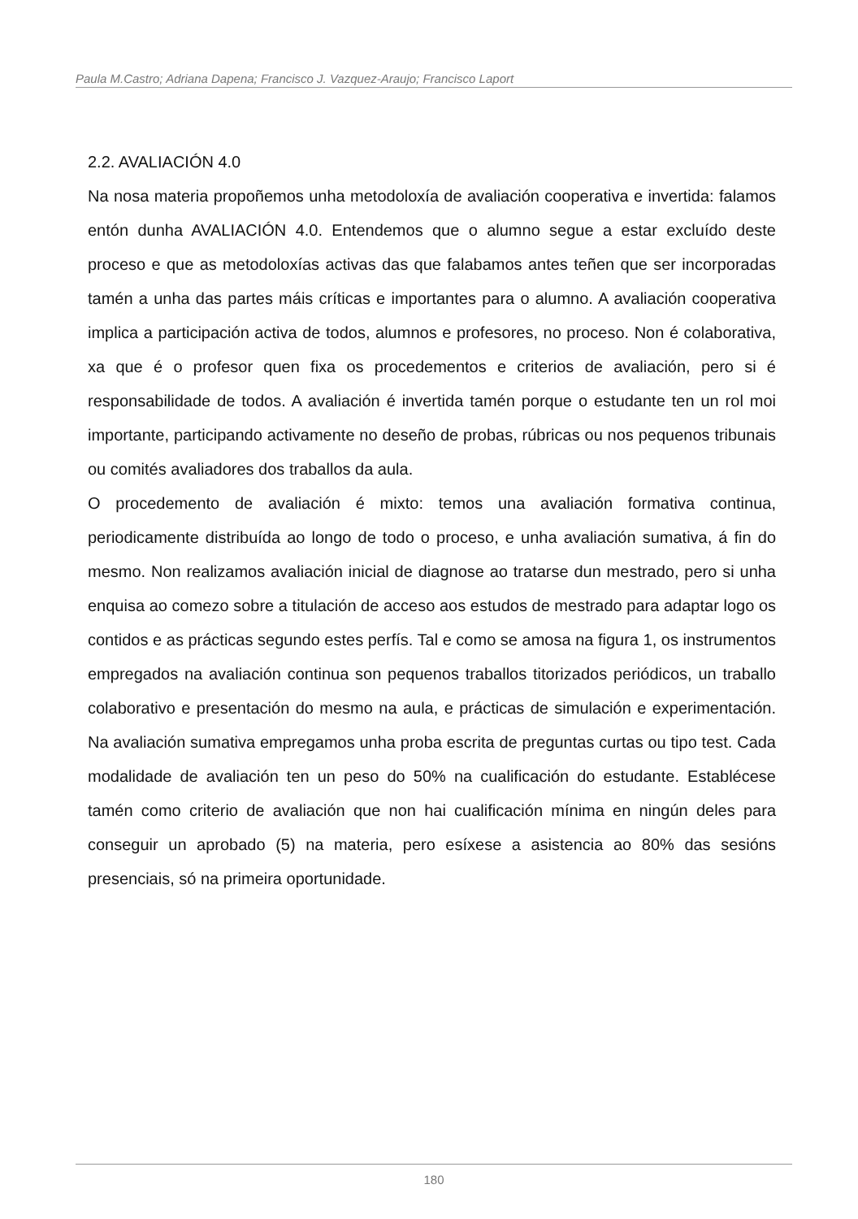Paula M.Castro; Adriana Dapena; Francisco J. Vazquez-Araujo; Francisco Laport
2.2. AVALIACIÓN 4.0
Na nosa materia propoñemos unha metodoloxía de avaliación cooperativa e invertida: falamos entón dunha AVALIACIÓN 4.0. Entendemos que o alumno segue a estar excluído deste proceso e que as metodoloxías activas das que falabamos antes teñen que ser incorporadas tamén a unha das partes máis críticas e importantes para o alumno. A avaliación cooperativa implica a participación activa de todos, alumnos e profesores, no proceso. Non é colaborativa, xa que é o profesor quen fixa os procedementos e criterios de avaliación, pero si é responsabilidade de todos. A avaliación é invertida tamén porque o estudante ten un rol moi importante, participando activamente no deseño de probas, rúbricas ou nos pequenos tribunais ou comités avaliadores dos traballos da aula.
O procedemento de avaliación é mixto: temos una avaliación formativa continua, periodicamente distribuída ao longo de todo o proceso, e unha avaliación sumativa, á fin do mesmo. Non realizamos avaliación inicial de diagnose ao tratarse dun mestrado, pero si unha enquisa ao comezo sobre a titulación de acceso aos estudos de mestrado para adaptar logo os contidos e as prácticas segundo estes perfís. Tal e como se amosa na figura 1, os instrumentos empregados na avaliación continua son pequenos traballos titorizados periódicos, un traballo colaborativo e presentación do mesmo na aula, e prácticas de simulación e experimentación. Na avaliación sumativa empregamos unha proba escrita de preguntas curtas ou tipo test. Cada modalidade de avaliación ten un peso do 50% na cualificación do estudante. Establécese tamén como criterio de avaliación que non hai cualificación mínima en ningún deles para conseguir un aprobado (5) na materia, pero esíxese a asistencia ao 80% das sesións presenciais, só na primeira oportunidade.
180